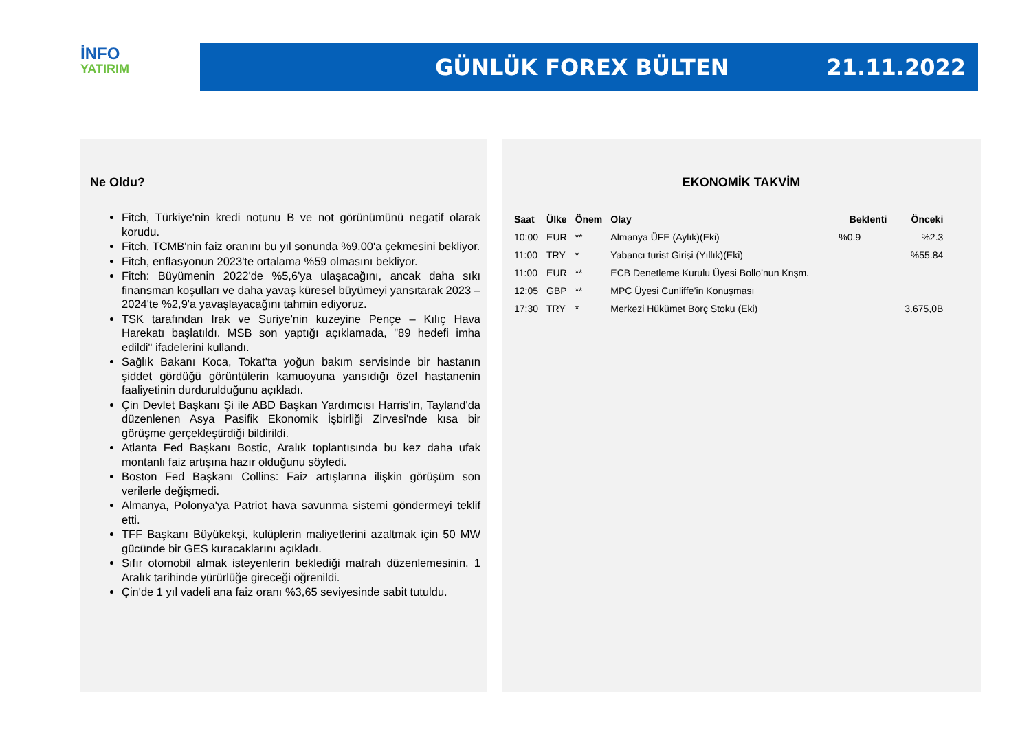İNFO
YATIRIM
GÜNLÜK FOREX BÜLTEN 21.11.2022
Ne Oldu?
Fitch, Türkiye'nin kredi notunu B ve not görünümünü negatif olarak korudu.
Fitch, TCMB'nin faiz oranını bu yıl sonunda %9,00'a çekmesini bekliyor.
Fitch, enflasyonun 2023'te ortalama %59 olmasını bekliyor.
Fitch: Büyümenin 2022'de %5,6'ya ulaşacağını, ancak daha sıkı finansman koşulları ve daha yavaş küresel büyümeyi yansıtarak 2023 – 2024'te %2,9'a yavaşlayacağını tahmin ediyoruz.
TSK tarafından Irak ve Suriye'nin kuzeyine Pençe – Kılıç Hava Harekatı başlatıldı. MSB son yaptığı açıklamada, "89 hedefi imha edildi" ifadelerini kullandı.
Sağlık Bakanı Koca, Tokat'ta yoğun bakım servisinde bir hastanın şiddet gördüğü görüntülerin kamuoyuna yansıdığı özel hastanenin faaliyetinin durdurulduğunu açıkladı.
Çin Devlet Başkanı Şi ile ABD Başkan Yardımcısı Harris'in, Tayland'da düzenlenen Asya Pasifik Ekonomik İşbirliği Zirvesi'nde kısa bir görüşme gerçekleştirdiği bildirildi.
Atlanta Fed Başkanı Bostic, Aralık toplantısında bu kez daha ufak montanlı faiz artışına hazır olduğunu söyledi.
Boston Fed Başkanı Collins: Faiz artışlarına ilişkin görüşüm son verilerle değişmedi.
Almanya, Polonya'ya Patriot hava savunma sistemi göndermeyi teklif etti.
TFF Başkanı Büyükekşi, kulüplerin maliyetlerini azaltmak için 50 MW gücünde bir GES kuracaklarını açıkladı.
Sıfır otomobil almak isteyenlerin beklediği matrah düzenlemesinin, 1 Aralık tarihinde yürürlüğe gireceği öğrenildi.
Çin'de 1 yıl vadeli ana faiz oranı %3,65 seviyesinde sabit tutuldu.
EKONOMİK TAKVİM
| Saat | Ülke | Önem | Olay | Beklenti | Önceki |
| --- | --- | --- | --- | --- | --- |
| 10:00 | EUR | ** | Almanya ÜFE (Aylık)(Eki) | %0.9 | %2.3 |
| 11:00 | TRY | * | Yabancı turist Girişi (Yıllık)(Eki) | | %55.84 |
| 11:00 | EUR | ** | ECB Denetleme Kurulu Üyesi Bollo’nun Knşm. | | |
| 12:05 | GBP | ** | MPC Üyesi Cunliffe’in Konuşması | | |
| 17:30 | TRY | * | Merkezi Hükümet Borç Stoku (Eki) | | 3.675,0B |